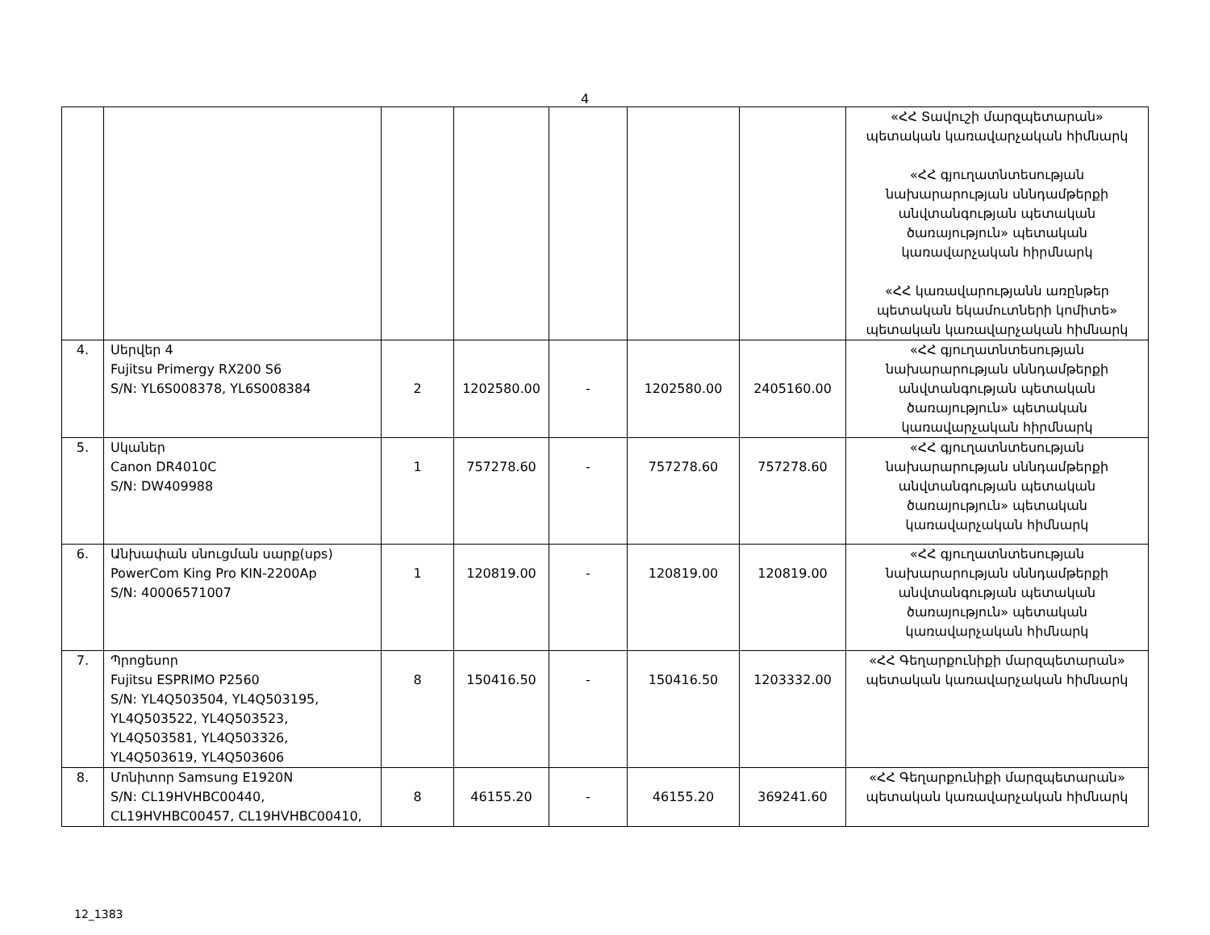4
| | | | | | | | «ՀՀ Տավուշի մարզպետարան» պետական կառավարչական հիմնարկ «ՀՀ գյուղատնտեսության նախարարության սննդամթերքի անվտանգության պետական ծառայություն» պետական կառավարչական հիրմնարկ «ՀՀ կառավարությանն առընթեր պետական եկամուտների կոմիտե» պետական կառավարչական հիմնարկ |
| 4. | Սերվեր 4 Fujitsu Primergy RX200 S6 S/N: YL6S008378, YL6S008384 | 2 | 1202580.00 | - | 1202580.00 | 2405160.00 | «ՀՀ գյուղատնտեսության նախարարության սննդամթերքի անվտանգության պետական ծառայություն» պետական կառավարչական հիրմնարկ |
| 5. | Սկաներ Canon DR4010C S/N: DW409988 | 1 | 757278.60 | - | 757278.60 | 757278.60 | «ՀՀ գյուղատնտեսության նախարարության սննդամթերքի անվտանգության պետական ծառայություն» պետական կառավարչական հիմնարկ |
| 6. | Անխափան սնուցման սարք(ups) PowerCom King Pro KIN-2200Ap S/N: 40006571007 | 1 | 120819.00 | - | 120819.00 | 120819.00 | «ՀՀ գյուղատնտեսության նախարարության սննդամթերքի անվտանգության պետական ծառայություն» պետական կառավարչական հիմնարկ |
| 7. | Պրոցեսոր Fujitsu ESPRIMO P2560 S/N: YL4Q503504, YL4Q503195, YL4Q503522, YL4Q503523, YL4Q503581, YL4Q503326, YL4Q503619, YL4Q503606 | 8 | 150416.50 | - | 150416.50 | 1203332.00 | «ՀՀ Գեղարքունիքի մարզպետարան» պետական կառավարչական հիմնարկ |
| 8. | Մոնիտոր Samsung E1920N S/N: CL19HVHBC00440, CL19HVHBC00457, CL19HVHBC00410, | 8 | 46155.20 | - | 46155.20 | 369241.60 | «ՀՀ Գեղարքունիքի մարզպետարան» պետական կառավարչական հիմնարկ |
12_1383